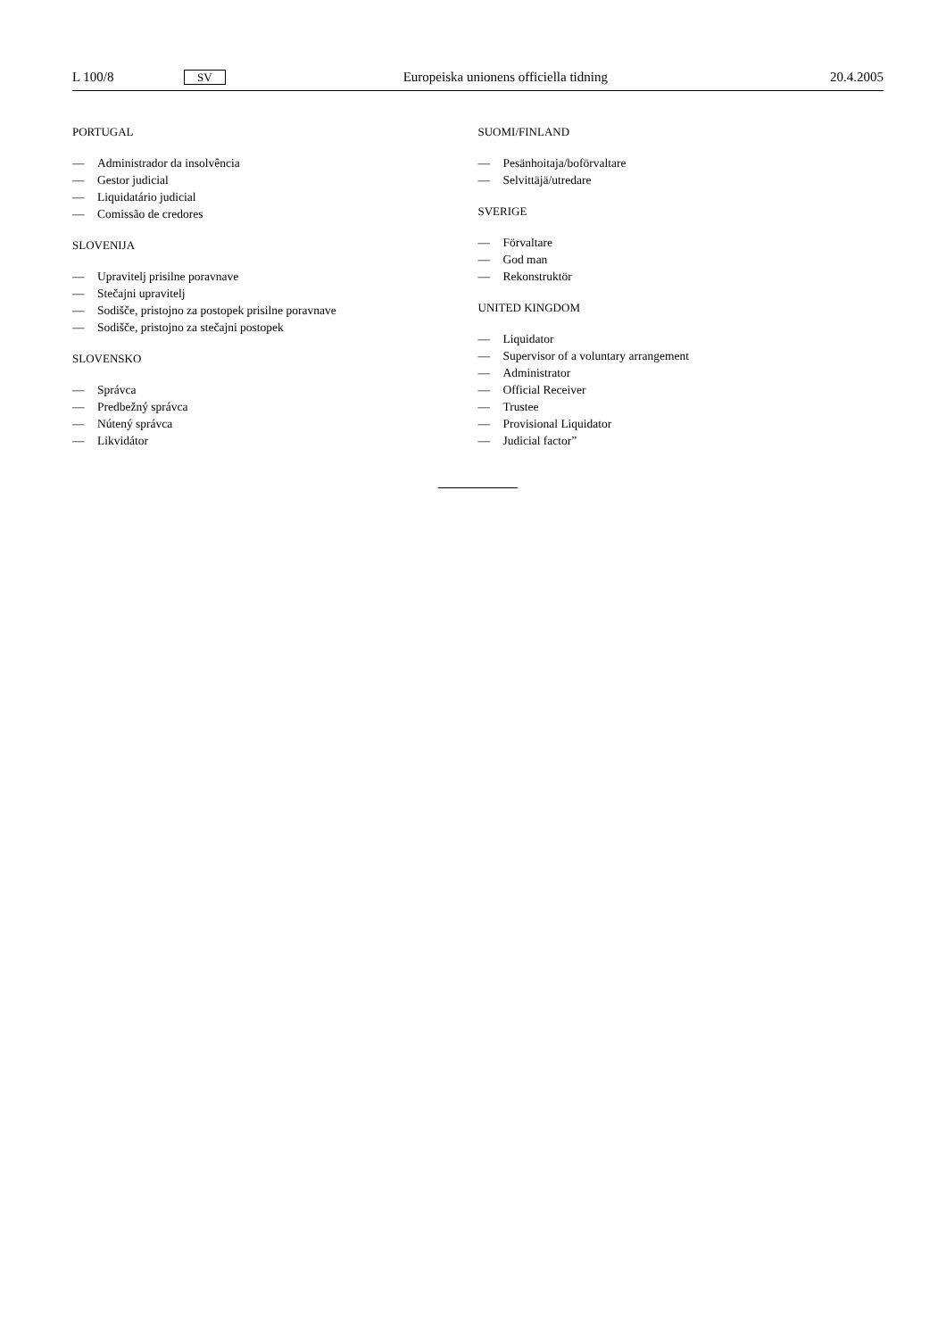L 100/8 SV Europeiska unionens officiella tidning 20.4.2005
PORTUGAL
— Administrador da insolvência
— Gestor judicial
— Liquidatário judicial
— Comissão de credores
SLOVENIJA
— Upravitelj prisilne poravnave
— Stečajni upravitelj
— Sodišče, pristojno za postopek prisilne poravnave
— Sodišče, pristojno za stečajni postopek
SLOVENSKO
— Správca
— Predbežný správca
— Nútený správca
— Likvidátor
SUOMI/FINLAND
— Pesänhoitaja/boförvaltare
— Selvittäjä/utredare
SVERIGE
— Förvaltare
— God man
— Rekonstruktör
UNITED KINGDOM
— Liquidator
— Supervisor of a voluntary arrangement
— Administrator
— Official Receiver
— Trustee
— Provisional Liquidator
— Judicial factor”